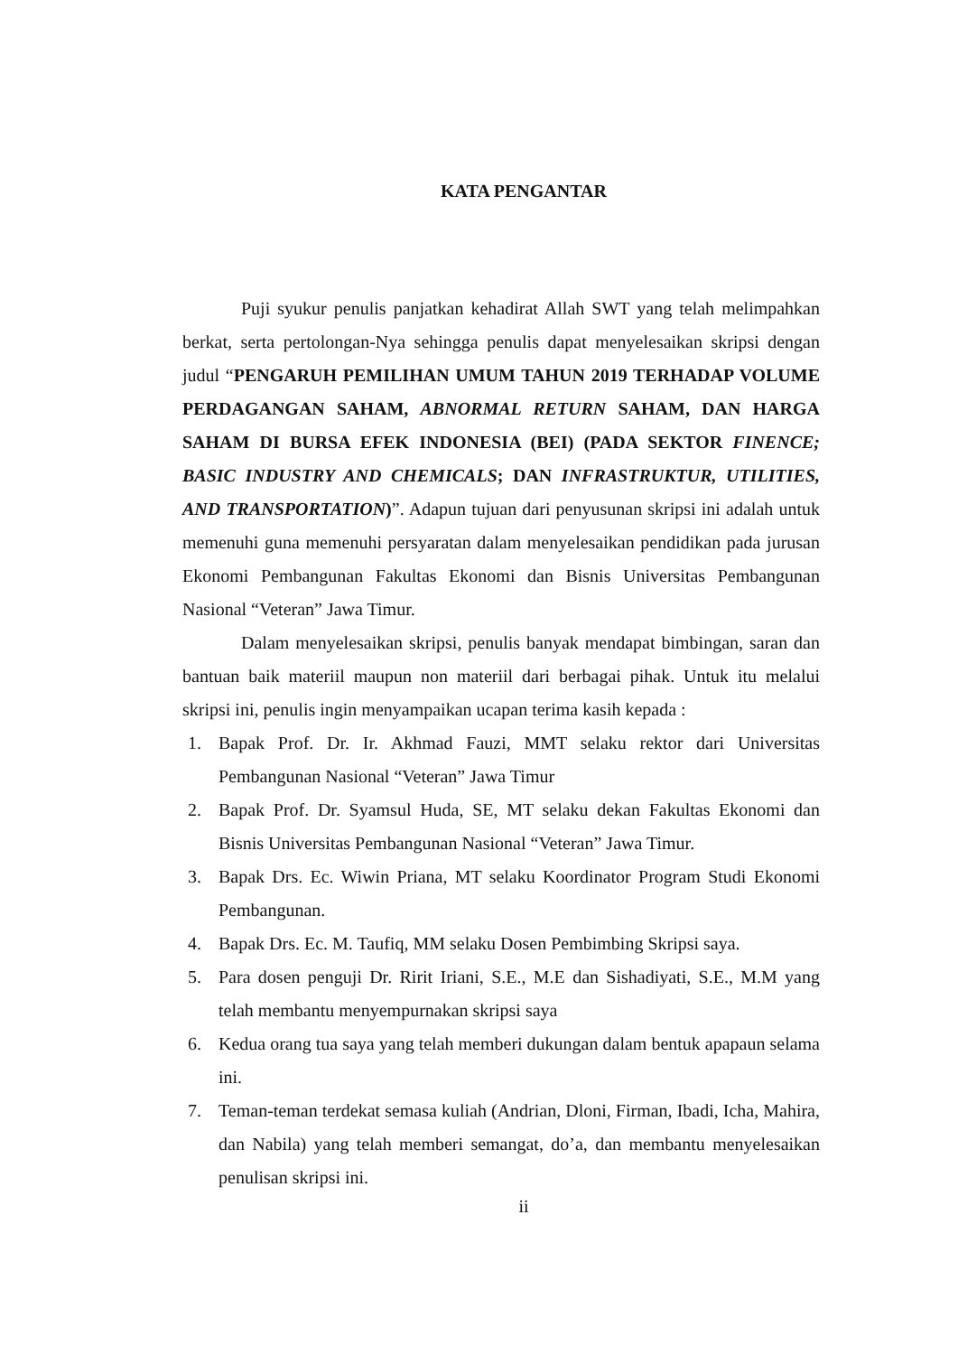KATA PENGANTAR
Puji syukur penulis panjatkan kehadirat Allah SWT yang telah melimpahkan berkat, serta pertolongan-Nya sehingga penulis dapat menyelesaikan skripsi dengan judul “PENGARUH PEMILIHAN UMUM TAHUN 2019 TERHADAP VOLUME PERDAGANGAN SAHAM, ABNORMAL RETURN SAHAM, DAN HARGA SAHAM DI BURSA EFEK INDONESIA (BEI) (PADA SEKTOR FINENCE; BASIC INDUSTRY AND CHEMICALS; DAN INFRASTRUKTUR, UTILITIES, AND TRANSPORTATION)”. Adapun tujuan dari penyusunan skripsi ini adalah untuk memenuhi guna memenuhi persyaratan dalam menyelesaikan pendidikan pada jurusan Ekonomi Pembangunan Fakultas Ekonomi dan Bisnis Universitas Pembangunan Nasional “Veteran” Jawa Timur.
Dalam menyelesaikan skripsi, penulis banyak mendapat bimbingan, saran dan bantuan baik materiil maupun non materiil dari berbagai pihak. Untuk itu melalui skripsi ini, penulis ingin menyampaikan ucapan terima kasih kepada :
1. Bapak Prof. Dr. Ir. Akhmad Fauzi, MMT selaku rektor dari Universitas Pembangunan Nasional “Veteran” Jawa Timur
2. Bapak Prof. Dr. Syamsul Huda, SE, MT selaku dekan Fakultas Ekonomi dan Bisnis Universitas Pembangunan Nasional “Veteran” Jawa Timur.
3. Bapak Drs. Ec. Wiwin Priana, MT selaku Koordinator Program Studi Ekonomi Pembangunan.
4. Bapak Drs. Ec. M. Taufiq, MM selaku Dosen Pembimbing Skripsi saya.
5. Para dosen penguji Dr. Ririt Iriani, S.E., M.E dan Sishadiyati, S.E., M.M yang telah membantu menyempurnakan skripsi saya
6. Kedua orang tua saya yang telah memberi dukungan dalam bentuk apapaun selama ini.
7. Teman-teman terdekat semasa kuliah (Andrian, Dloni, Firman, Ibadi, Icha, Mahira, dan Nabila) yang telah memberi semangat, do’a, dan membantu menyelesaikan penulisan skripsi ini.
ii